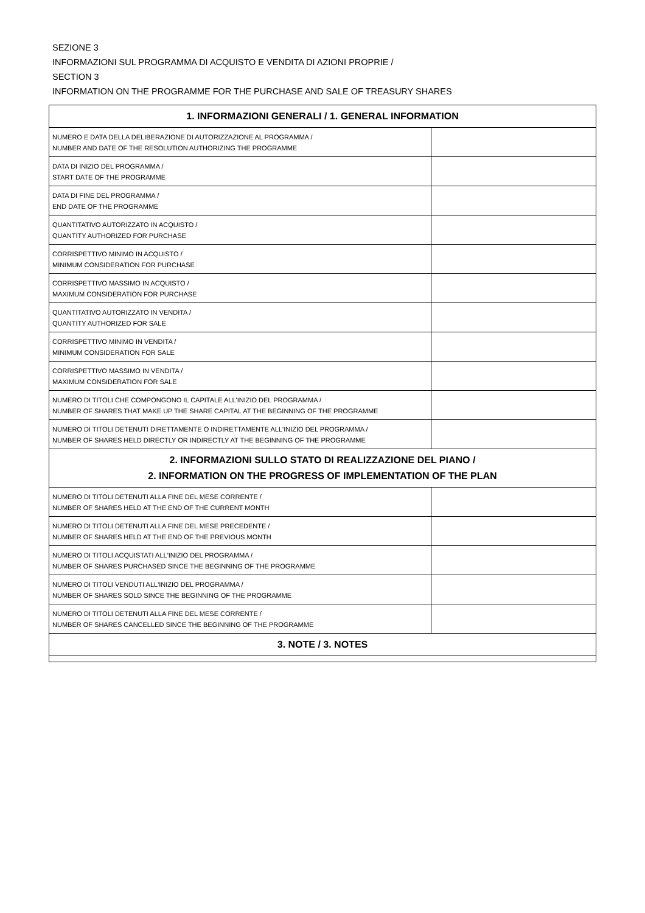SEZIONE 3
INFORMAZIONI SUL PROGRAMMA DI ACQUISTO E VENDITA DI AZIONI PROPRIE /
SECTION 3
INFORMATION ON THE PROGRAMME FOR THE PURCHASE AND SALE OF TREASURY SHARES
| 1. INFORMAZIONI GENERALI / 1. GENERAL INFORMATION | |
| --- | --- |
| NUMERO E DATA DELLA DELIBERAZIONE DI AUTORIZZAZIONE AL PROGRAMMA / NUMBER AND DATE OF THE RESOLUTION AUTHORIZING THE PROGRAMME | |
| DATA DI INIZIO DEL PROGRAMMA / START DATE OF THE PROGRAMME | |
| DATA DI FINE DEL PROGRAMMA / END DATE OF THE PROGRAMME | |
| QUANTITATIVO AUTORIZZATO IN ACQUISTO / QUANTITY AUTHORIZED FOR PURCHASE | |
| CORRISPETTIVO MINIMO IN ACQUISTO / MINIMUM CONSIDERATION FOR PURCHASE | |
| CORRISPETTIVO MASSIMO IN ACQUISTO / MAXIMUM CONSIDERATION FOR PURCHASE | |
| QUANTITATIVO AUTORIZZATO IN VENDITA / QUANTITY AUTHORIZED FOR SALE | |
| CORRISPETTIVO MINIMO IN VENDITA / MINIMUM CONSIDERATION FOR SALE | |
| CORRISPETTIVO MASSIMO IN VENDITA / MAXIMUM CONSIDERATION FOR SALE | |
| NUMERO DI TITOLI CHE COMPONGONO IL CAPITALE ALL'INIZIO DEL PROGRAMMA / NUMBER OF SHARES THAT MAKE UP THE SHARE CAPITAL AT THE BEGINNING OF THE PROGRAMME | |
| NUMERO DI TITOLI DETENUTI DIRETTAMENTE O INDIRETTAMENTE ALL'INIZIO DEL PROGRAMMA / NUMBER OF SHARES HELD DIRECTLY OR INDIRECTLY AT THE BEGINNING OF THE PROGRAMME | |
| 2. INFORMAZIONI SULLO STATO DI REALIZZAZIONE DEL PIANO / 2. INFORMATION ON THE PROGRESS OF IMPLEMENTATION OF THE PLAN | |
| NUMERO DI TITOLI DETENUTI ALLA FINE DEL MESE CORRENTE / NUMBER OF SHARES HELD AT THE END OF THE CURRENT MONTH | |
| NUMERO DI TITOLI DETENUTI ALLA FINE DEL MESE PRECEDENTE / NUMBER OF SHARES HELD AT THE END OF THE PREVIOUS MONTH | |
| NUMERO DI TITOLI ACQUISTATI ALL'INIZIO DEL PROGRAMMA / NUMBER OF SHARES PURCHASED SINCE THE BEGINNING OF THE PROGRAMME | |
| NUMERO DI TITOLI VENDUTI ALL'INIZIO DEL PROGRAMMA / NUMBER OF SHARES SOLD SINCE THE BEGINNING OF THE PROGRAMME | |
| NUMERO DI TITOLI DETENUTI ALLA FINE DEL MESE CORRENTE / NUMBER OF SHARES CANCELLED SINCE THE BEGINNING OF THE PROGRAMME | |
| 3. NOTE / 3. NOTES | |